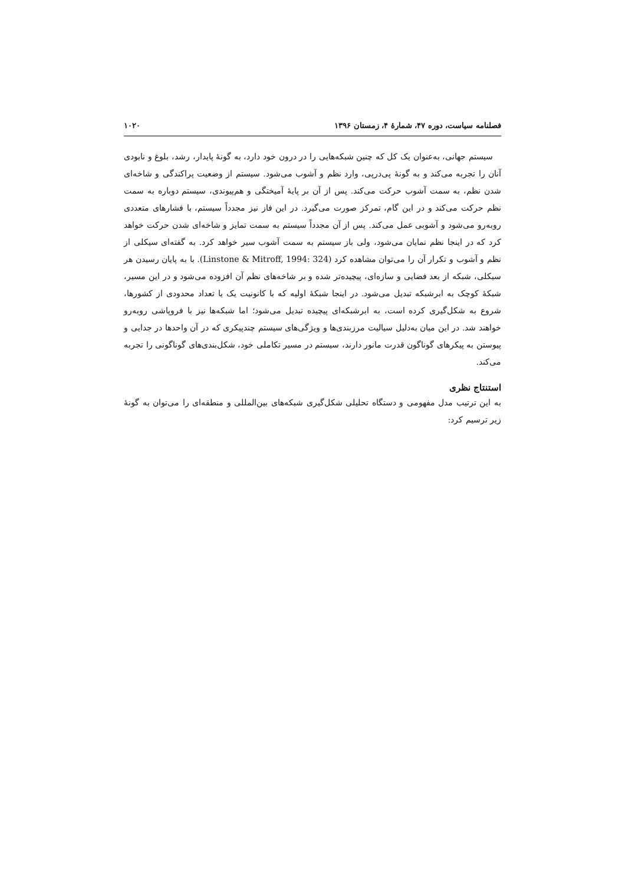فصلنامه سیاست، دوره ۴۷، شمارهٔ ۴، زمستان ۱۳۹۶ ۱۰۲۰
سیستم جهانی، به‌عنوان یک کل که چنین شبکه‌هایی را در درون خود دارد، به گونهٔ پایدار، رشد، بلوغ و نابودی آنان را تجربه می‌کند و به گونهٔ پی‌درپی، وارد نظم و آشوب می‌شود. سیستم از وضعیت پراکندگی و شاخه‌ای شدن نظم، به سمت آشوب حرکت می‌کند. پس از آن بر پایهٔ آمیختگی و هم‌پیوندی، سیستم دوباره به سمت نظم حرکت می‌کند و در این گام، تمرکز صورت می‌گیرد. در این فاز نیز مجدداً سیستم، با فشارهای متعددی روبه‌رو می‌شود و آشوبی عمل می‌کند. پس از آن مجدداً سیستم به سمت تمایز و شاخه‌ای شدن حرکت خواهد کرد که در اینجا نظم نمایان می‌شود، ولی باز سیستم به سمت آشوب سیر خواهد کرد. به گفته‌ای سیکلی از نظم و آشوب و تکرار آن را می‌توان مشاهده کرد (Linstone & Mitroff, 1994: 324). با به پایان رسیدن هر سیکلی، شبکه از بعد فضایی و سازه‌ای، پیچیده‌تر شده و بر شاخه‌های نظم آن افزوده می‌شود و در این مسیر، شبکهٔ کوچک به ابرشبکه تبدیل می‌شود. در اینجا شبکهٔ اولیه که با کانونیت یک یا تعداد محدودی از کشورها، شروع به شکل‌گیری کرده است، به ابرشبکه‌ای پیچیده تبدیل می‌شود؛ اما شبکه‌ها نیز با فروپاشی روبه‌رو خواهند شد. در این میان به‌دلیل سیالیت مرزبندی‌ها و ویژگی‌های سیستم چندپیکری که در آن واحدها در جدایی و پیوستن به پیکرهای گوناگون قدرت مانور دارند، سیستم در مسیر تکاملی خود، شکل‌بندی‌های گوناگونی را تجربه می‌کند.
استنتاج نظری
به این ترتیب مدل مفهومی و دستگاه تحلیلی شکل‌گیری شبکه‌های بین‌المللی و منطقه‌ای را می‌توان به گونهٔ زیر ترسیم کرد: